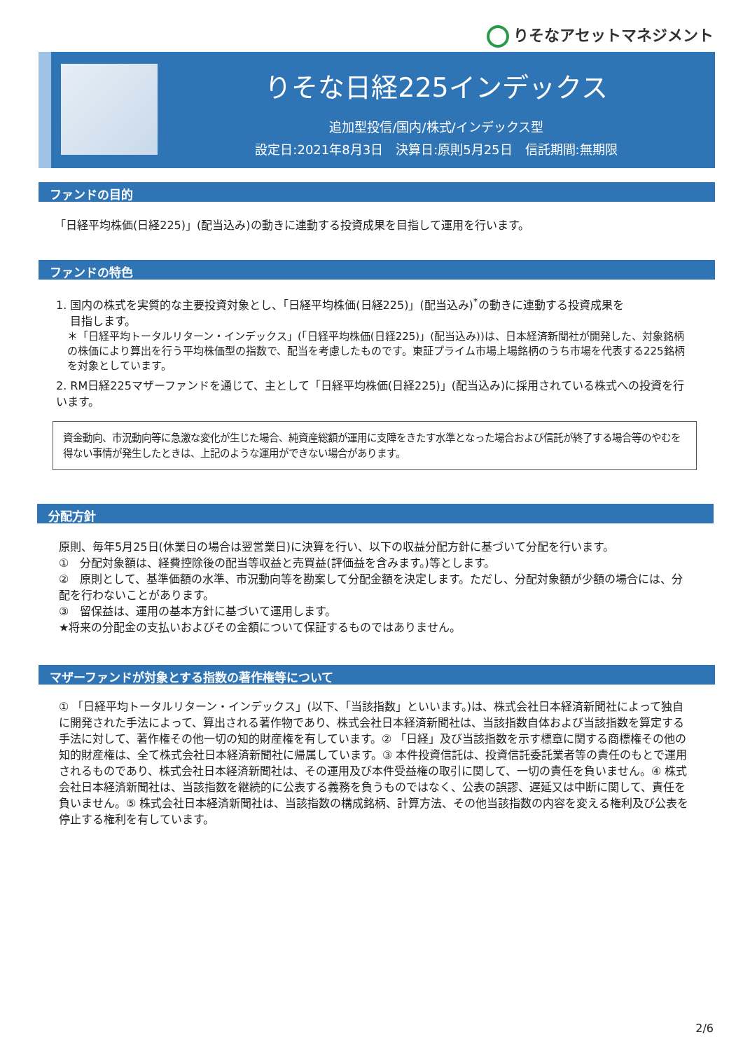りそなアセットマネジメント
りそな日経225インデックス
追加型投信/国内/株式/インデックス型
設定日:2021年8月3日　決算日:原則5月25日　信託期間:無期限
ファンドの目的
「日経平均株価(日経225)」(配当込み)の動きに連動する投資成果を目指して運用を行います。
ファンドの特色
1. 国内の株式を実質的な主要投資対象とし、「日経平均株価(日経225)」(配当込み)<sup>*</sup>の動きに連動する投資成果を
目指します。
＊「日経平均トータルリターン・インデックス」(「日経平均株価(日経225)」(配当込み))は、日本経済新聞社が開発した、対象銘柄の株価により算出を行う平均株価型の指数で、配当を考慮したものです。東証プライム市場上場銘柄のうち市場を代表する225銘柄を対象としています。
2. RM日経225マザーファンドを通じて、主として「日経平均株価(日経225)」(配当込み)に採用されている株式への投資を行います。
資金動向、市況動向等に急激な変化が生じた場合、純資産総額が運用に支障をきたす水準となった場合および信託が終了する場合等のやむを得ない事情が発生したときは、上記のような運用ができない場合があります。
分配方針
原則、毎年5月25日(休業日の場合は翌営業日)に決算を行い、以下の収益分配方針に基づいて分配を行います。
①　分配対象額は、経費控除後の配当等収益と売買益(評価益を含みます。)等とします。
②　原則として、基準価額の水準、市況動向等を勘案して分配金額を決定します。ただし、分配対象額が少額の場合には、分配を行わないことがあります。
③　留保益は、運用の基本方針に基づいて運用します。
★将来の分配金の支払いおよびその金額について保証するものではありません。
マザーファンドが対象とする指数の著作権等について
① 「日経平均トータルリターン・インデックス」(以下、「当該指数」といいます。)は、株式会社日本経済新聞社によって独自に開発された手法によって、算出される著作物であり、株式会社日本経済新聞社は、当該指数自体および当該指数を算定する手法に対して、著作権その他一切の知的財産権を有しています。② 「日経」及び当該指数を示す標章に関する商標権その他の知的財産権は、全て株式会社日本経済新聞社に帰属しています。③ 本件投資信託は、投資信託委託業者等の責任のもとで運用されるものであり、株式会社日本経済新聞社は、その運用及び本件受益権の取引に関して、一切の責任を負いません。④ 株式会社日本経済新聞社は、当該指数を継続的に公表する義務を負うものではなく、公表の誤謬、遅延又は中断に関して、責任を負いません。⑤ 株式会社日本経済新聞社は、当該指数の構成銘柄、計算方法、その他当該指数の内容を変える権利及び公表を停止する権利を有しています。
2/6